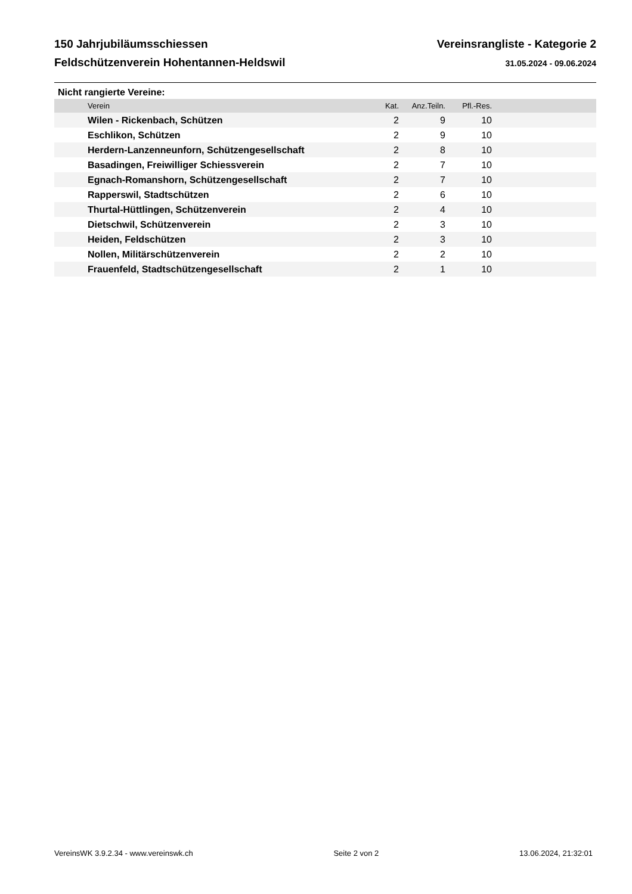150 Jahrjubiläumsschiessen
Feldschützenverein Hohentannen-Heldswil
Vereinsrangliste - Kategorie 2
31.05.2024 - 09.06.2024
Nicht rangierte Vereine:
| Verein | Kat. | Anz.Teiln. | Pfl.-Res. | |
| --- | --- | --- | --- | --- |
| Wilen - Rickenbach, Schützen | 2 | 9 | 10 | |
| Eschlikon, Schützen | 2 | 9 | 10 | |
| Herdern-Lanzenneunforn, Schützengesellschaft | 2 | 8 | 10 | |
| Basadingen, Freiwilliger Schiessverein | 2 | 7 | 10 | |
| Egnach-Romanshorn, Schützengesellschaft | 2 | 7 | 10 | |
| Rapperswil, Stadtschützen | 2 | 6 | 10 | |
| Thurtal-Hüttlingen, Schützenverein | 2 | 4 | 10 | |
| Dietschwil, Schützenverein | 2 | 3 | 10 | |
| Heiden, Feldschützen | 2 | 3 | 10 | |
| Nollen, Militärschützenverein | 2 | 2 | 10 | |
| Frauenfeld, Stadtschützengesellschaft | 2 | 1 | 10 | |
VereinsWK 3.9.2.34 - www.vereinswk.ch Seite 2 von 2 13.06.2024, 21:32:01